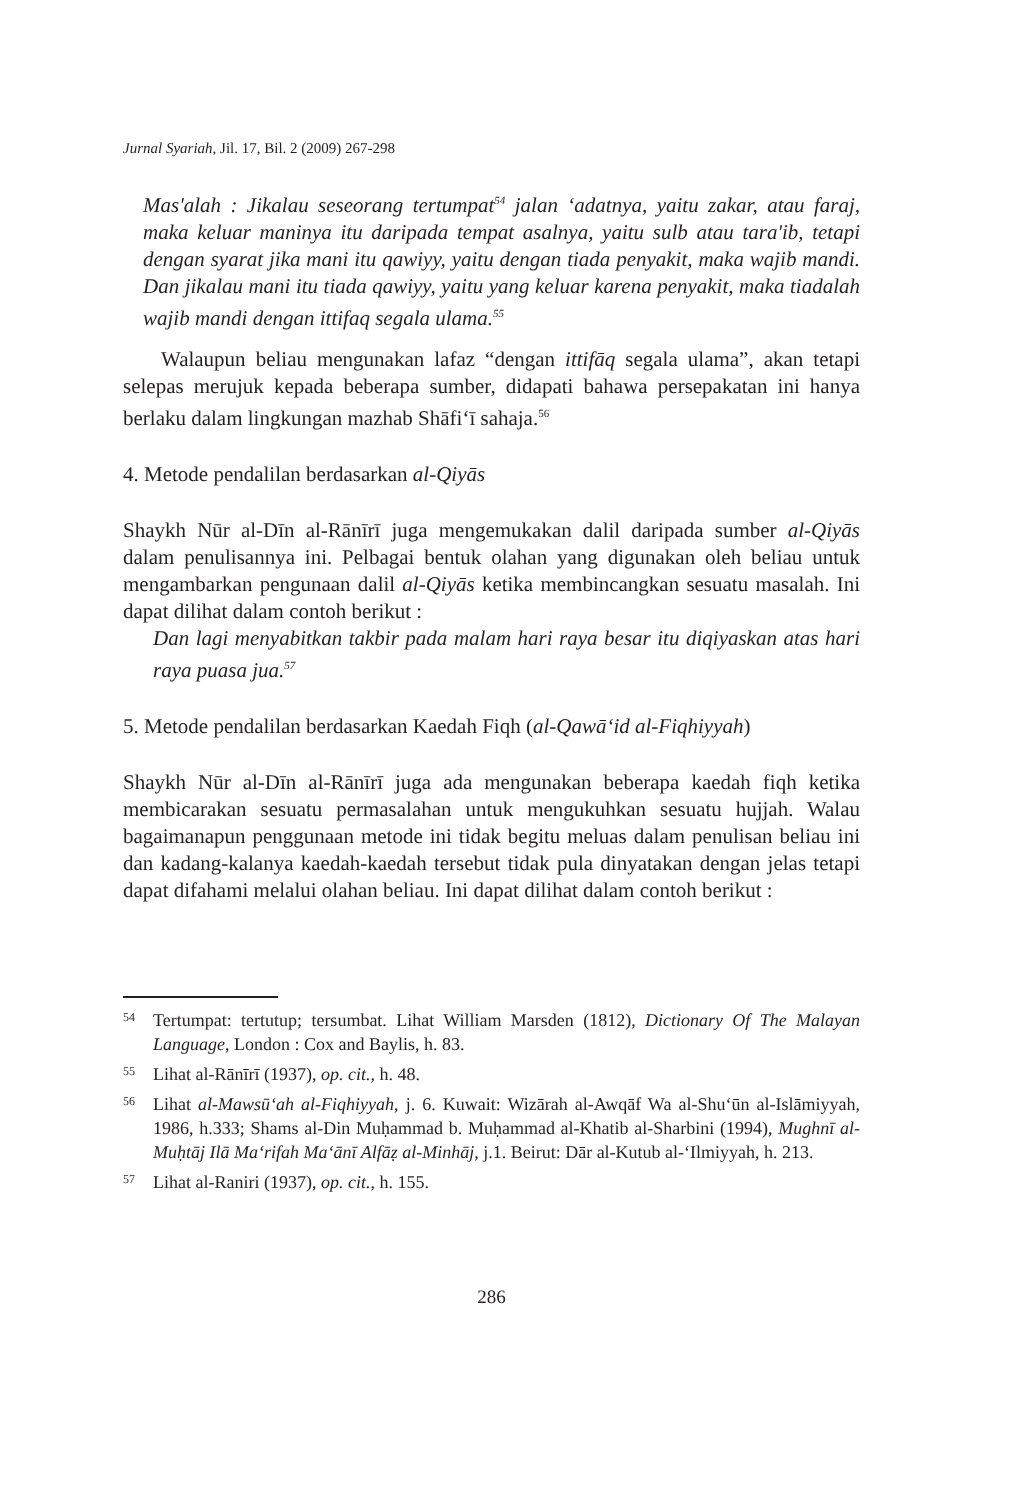Jurnal Syariah, Jil. 17, Bil. 2 (2009) 267-298
Mas'alah : Jikalau seseorang tertumpat<sup>54</sup> jalan ‘adatnya, yaitu zakar, atau faraj, maka keluar maninya itu daripada tempat asalnya, yaitu sulb atau tara'ib, tetapi dengan syarat jika mani itu qawiyy, yaitu dengan tiada penyakit, maka wajib mandi. Dan jikalau mani itu tiada qawiyy, yaitu yang keluar karena penyakit, maka tiadalah wajib mandi dengan ittifaq segala ulama.<sup>55</sup>
Walaupun beliau mengunakan lafaz “dengan ittifāq segala ulama”, akan tetapi selepas merujuk kepada beberapa sumber, didapati bahawa persepakatan ini hanya berlaku dalam lingkungan mazhab Shāfi‘ī sahaja.<sup>56</sup>
4. Metode pendalilan berdasarkan al-Qiyās
Shaykh Nūr al-Dīn al-Rānīrī juga mengemukakan dalil daripada sumber al-Qiyās dalam penulisannya ini. Pelbagai bentuk olahan yang digunakan oleh beliau untuk mengambarkan pengunaan dalil al-Qiyās ketika membincangkan sesuatu masalah. Ini dapat dilihat dalam contoh berikut :
Dan lagi menyabitkan takbir pada malam hari raya besar itu diqiyaskan atas hari raya puasa jua.<sup>57</sup>
5. Metode pendalilan berdasarkan Kaedah Fiqh (al-Qawā‘id al-Fiqhiyyah)
Shaykh Nūr al-Dīn al-Rānīrī juga ada mengunakan beberapa kaedah fiqh ketika membicarakan sesuatu permasalahan untuk mengukuhkan sesuatu hujjah. Walau bagaimanapun penggunaan metode ini tidak begitu meluas dalam penulisan beliau ini dan kadang-kalanya kaedah-kaedah tersebut tidak pula dinyatakan dengan jelas tetapi dapat difahami melalui olahan beliau. Ini dapat dilihat dalam contoh berikut :
54 Tertumpat: tertutup; tersumbat. Lihat William Marsden (1812), Dictionary Of The Malayan Language, London : Cox and Baylis, h. 83.
55 Lihat al-Rānīrī (1937), op. cit., h. 48.
56 Lihat al-Mawsū‘ah al-Fiqhiyyah, j. 6. Kuwait: Wizārah al-Awqāf Wa al-Shu‘ūn al-Islāmiyyah, 1986, h.333; Shams al-Din Muḥammad b. Muḥammad al-Khatib al-Sharbini (1994), Mughnī al-Muḥtāj Ilā Ma‘rifah Ma‘ānī Alfāẓ al-Minhāj, j.1. Beirut: Dār al-Kutub al-‘Ilmiyyah, h. 213.
57 Lihat al-Raniri (1937), op. cit., h. 155.
286